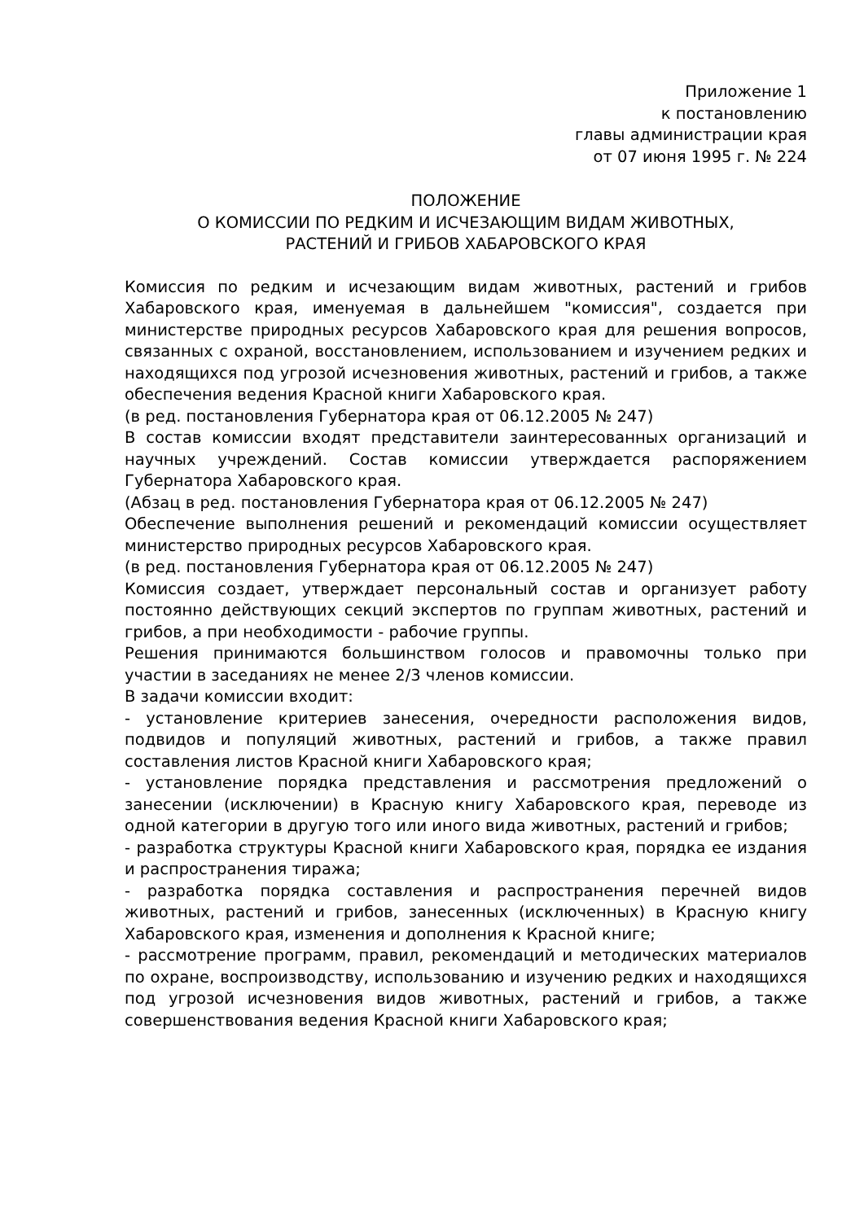Приложение 1
к постановлению
главы администрации края
от 07 июня 1995 г. № 224
ПОЛОЖЕНИЕ
О КОМИССИИ ПО РЕДКИМ И ИСЧЕЗАЮЩИМ ВИДАМ ЖИВОТНЫХ,
РАСТЕНИЙ И ГРИБОВ ХАБАРОВСКОГО КРАЯ
Комиссия по редким и исчезающим видам животных, растений и грибов Хабаровского края, именуемая в дальнейшем "комиссия", создается при министерстве природных ресурсов Хабаровского края для решения вопросов, связанных с охраной, восстановлением, использованием и изучением редких и находящихся под угрозой исчезновения животных, растений и грибов, а также обеспечения ведения Красной книги Хабаровского края.
(в ред. постановления Губернатора края от 06.12.2005 № 247)
В состав комиссии входят представители заинтересованных организаций и научных учреждений. Состав комиссии утверждается распоряжением Губернатора Хабаровского края.
(Абзац в ред. постановления Губернатора края от 06.12.2005 № 247)
Обеспечение выполнения решений и рекомендаций комиссии осуществляет министерство природных ресурсов Хабаровского края.
(в ред. постановления Губернатора края от 06.12.2005 № 247)
Комиссия создает, утверждает персональный состав и организует работу постоянно действующих секций экспертов по группам животных, растений и грибов, а при необходимости - рабочие группы.
Решения принимаются большинством голосов и правомочны только при участии в заседаниях не менее 2/3 членов комиссии.
В задачи комиссии входит:
- установление критериев занесения, очередности расположения видов, подвидов и популяций животных, растений и грибов, а также правил составления листов Красной книги Хабаровского края;
- установление порядка представления и рассмотрения предложений о занесении (исключении) в Красную книгу Хабаровского края, переводе из одной категории в другую того или иного вида животных, растений и грибов;
- разработка структуры Красной книги Хабаровского края, порядка ее издания и распространения тиража;
- разработка порядка составления и распространения перечней видов животных, растений и грибов, занесенных (исключенных) в Красную книгу Хабаровского края, изменения и дополнения к Красной книге;
- рассмотрение программ, правил, рекомендаций и методических материалов по охране, воспроизводству, использованию и изучению редких и находящихся под угрозой исчезновения видов животных, растений и грибов, а также совершенствования ведения Красной книги Хабаровского края;